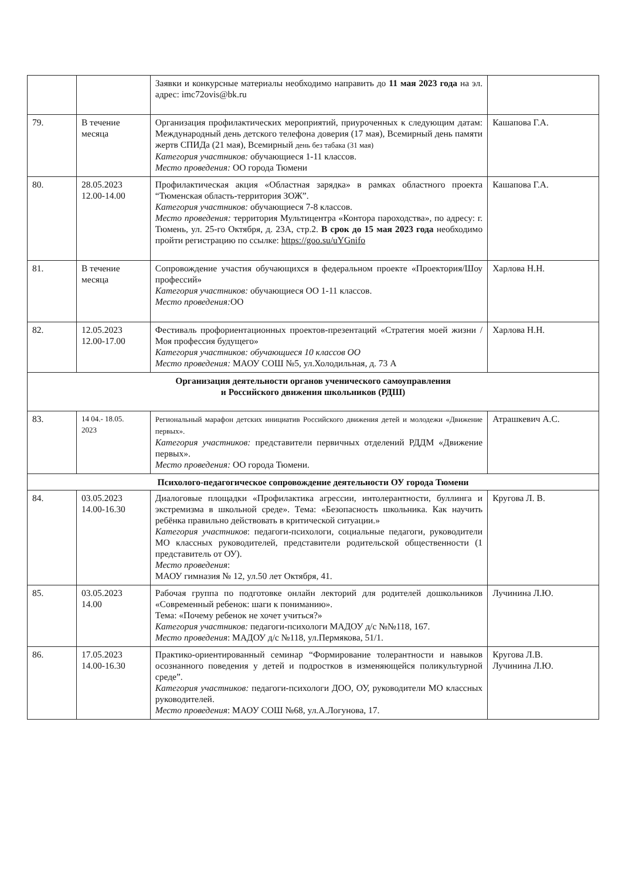| | | Заявки и конкурсные материалы необходимо направить до 11 мая 2023 года на эл. адрес: imc72ovis@bk.ru | |
| 79. | В течение месяца | Организация профилактических мероприятий, приуроченных к следующим датам: Международный день детского телефона доверия (17 мая), Всемирный день памяти жертв СПИДа (21 мая), Всемирный день без табака (31 мая) Категория участников: обучающиеся 1-11 классов. Место проведения: ОО города Тюмени | Кашапова Г.А. |
| 80. | 28.05.2023 12.00-14.00 | Профилактическая акция «Областная зарядка» в рамках областного проекта “Тюменская область-территория ЗОЖ”. Категория участников: обучающиеся 7-8 классов. Место проведения: территория Мультицентра «Контора пароходства», по адресу: г. Тюмень, ул. 25-го Октября, д. 23А, стр.2. В срок до 15 мая 2023 года необходимо пройти регистрацию по ссылке: https://goo.su/uYGnifo | Кашапова Г.А. |
| 81. | В течение месяца | Сопровождение участия обучающихся в федеральном проекте «Проектория/Шоу профессий» Категория участников: обучающиеся ОО 1-11 классов. Место проведения: ОО | Харлова Н.Н. |
| 82. | 12.05.2023 12.00-17.00 | Фестиваль профориентационных проектов-презентаций «Стратегия моей жизни / Моя профессия будущего» Категория участников: обучающиеся 10 классов ОО Место проведения: МАОУ СОШ №5, ул.Холодильная, д. 73 А | Харлова Н.Н. |
| Организация деятельности органов ученического самоуправления и Российского движения школьников (РДШ) | | | |
| 83. | 14 04.- 18.05. 2023 | Региональный марафон детских инициатив Российского движения детей и молодежи «Движение первых». Категория участников: представители первичных отделений РДДМ «Движение первых». Место проведения: ОО города Тюмени. | Атрашкевич А.С. |
| Психолого-педагогическое сопровождение деятельности ОУ города Тюмени | | | |
| 84. | 03.05.2023 14.00-16.30 | Диалоговые площадки «Профилактика агрессии, интолерантности, буллинга и экстремизма в школьной среде». Тема: «Безопасность школьника. Как научить ребёнка правильно действовать в критической ситуации.» Категория участников : педагоги-психологи, социальные педагоги, руководители МО классных руководителей, представители родительской общественности (1 представитель от ОУ). Место проведения : МАОУ гимназия № 12, ул.50 лет Октября, 41. | Кругова Л. В. |
| 85. | 03.05.2023 14.00 | Рабочая группа по подготовке онлайн лекторий для родителей дошкольников «Современный ребенок: шаги к пониманию». Тема: «Почему ребенок не хочет учиться?» Категория участников: педагоги-психологи МАДОУ д/с №№118, 167. Место проведения : МАДОУ д/с №118, ул.Пермякова, 51/1. | Лучинина Л.Ю. |
| 86. | 17.05.2023 14.00-16.30 | Практико-ориентированный семинар “Формирование толерантности и навыков осознанного поведения у детей и подростков в изменяющейся поликультурной среде”. Категория участников: педагоги-психологи ДОО, ОУ, руководители МО классных руководителей. Место проведения : МАОУ СОШ №68, ул.А.Логунова, 17. | Кругова Л.В. Лучинина Л.Ю. |